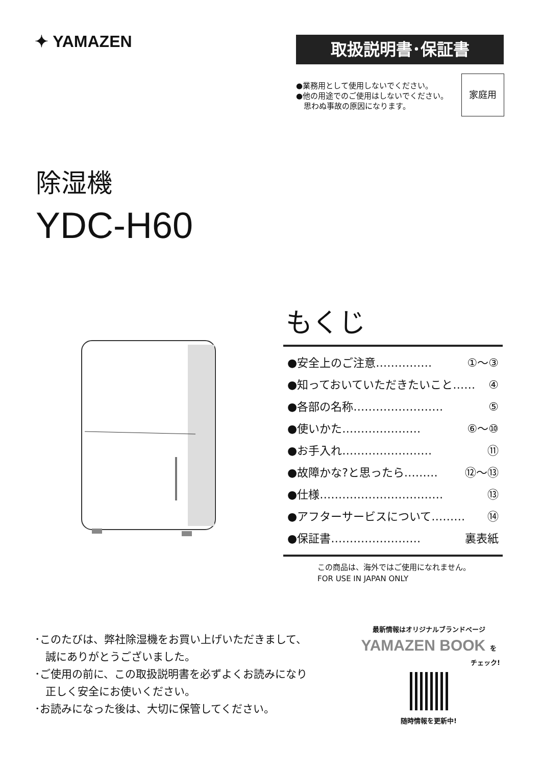✦ YAMAZEN 取扱説明書･保証書
●業務用として使用しないでください。
●他の用途でのご使用はしないでください。
　思わぬ事故の原因になります。
家庭用
除湿機
YDC-H60
もくじ
●安全上のご注意…………… ①～③
●知っておいていただきたいこと…… ④
●各部の名称…………………… ⑤
●使いかた………………… ⑥～⑩
●お手入れ…………………… ⑪
●故障かな?と思ったら……… ⑫～⑬
●仕様…………………………… ⑬
●アフターサービスについて……… ⑭
●保証書…………………… 裏表紙
この商品は、海外ではご使用になれません。
FOR USE IN JAPAN ONLY
･このたびは、弊社除湿機をお買い上げいただきまして、
　誠にありがとうございました。
･ご使用の前に、この取扱説明書を必ずよくお読みになり
　正しく安全にお使いください。
･お読みになった後は、大切に保管してください。
最新情報はオリジナルブランドページ
YAMAZEN BOOK を
チェック!
随時情報を更新中!